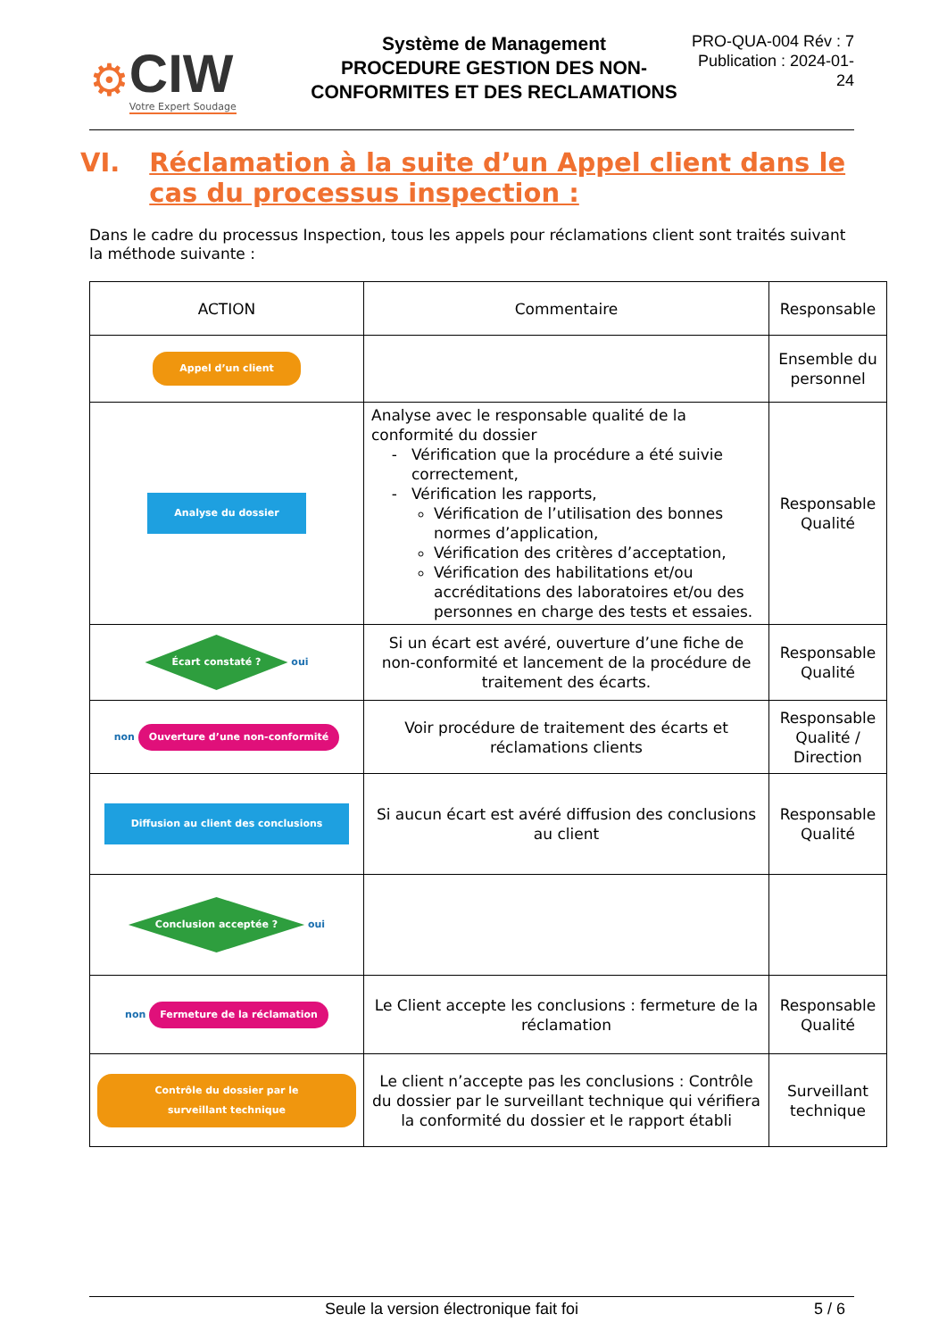⚙
CIW
Votre Expert Soudage
Système de Management
PROCEDURE GESTION DES NON-CONFORMITES ET DES RECLAMATIONS
PRO-QUA-004 Rév : 7
Publication : 2024-01-24
VI. Réclamation à la suite d’un Appel client dans le cas du processus inspection :
Dans le cadre du processus Inspection, tous les appels pour réclamations client sont traités suivant la méthode suivante :
| ACTION | Commentaire | Responsable |
| --- | --- | --- |
| Appel d’un client | | Ensemble du personnel |
| Analyse du dossier | Analyse avec le responsable qualité de la conformité du dossier Vérification que la procédure a été suivie correctement, Vérification les rapports, Vérification de l’utilisation des bonnes normes d’application, Vérification des critères d’acceptation, Vérification des habilitations et/ou accréditations des laboratoires et/ou des personnes en charge des tests et essaies. | Responsable Qualité |
| Écart constaté ? oui | Si un écart est avéré, ouverture d’une fiche de non-conformité et lancement de la procédure de traitement des écarts. | Responsable Qualité |
| non Ouverture d’une non-conformité | Voir procédure de traitement des écarts et réclamations clients | Responsable Qualité / Direction |
| Diffusion au client des conclusions | Si aucun écart est avéré diffusion des conclusions au client | Responsable Qualité |
| Conclusion acceptée ? oui | | |
| non Fermeture de la réclamation | Le Client accepte les conclusions : fermeture de la réclamation | Responsable Qualité |
| Contrôle du dossier par le surveillant technique | Le client n’accepte pas les conclusions : Contrôle du dossier par le surveillant technique qui vérifiera la conformité du dossier et le rapport établi | Surveillant technique |
Seule la version électronique fait foi 5 / 6